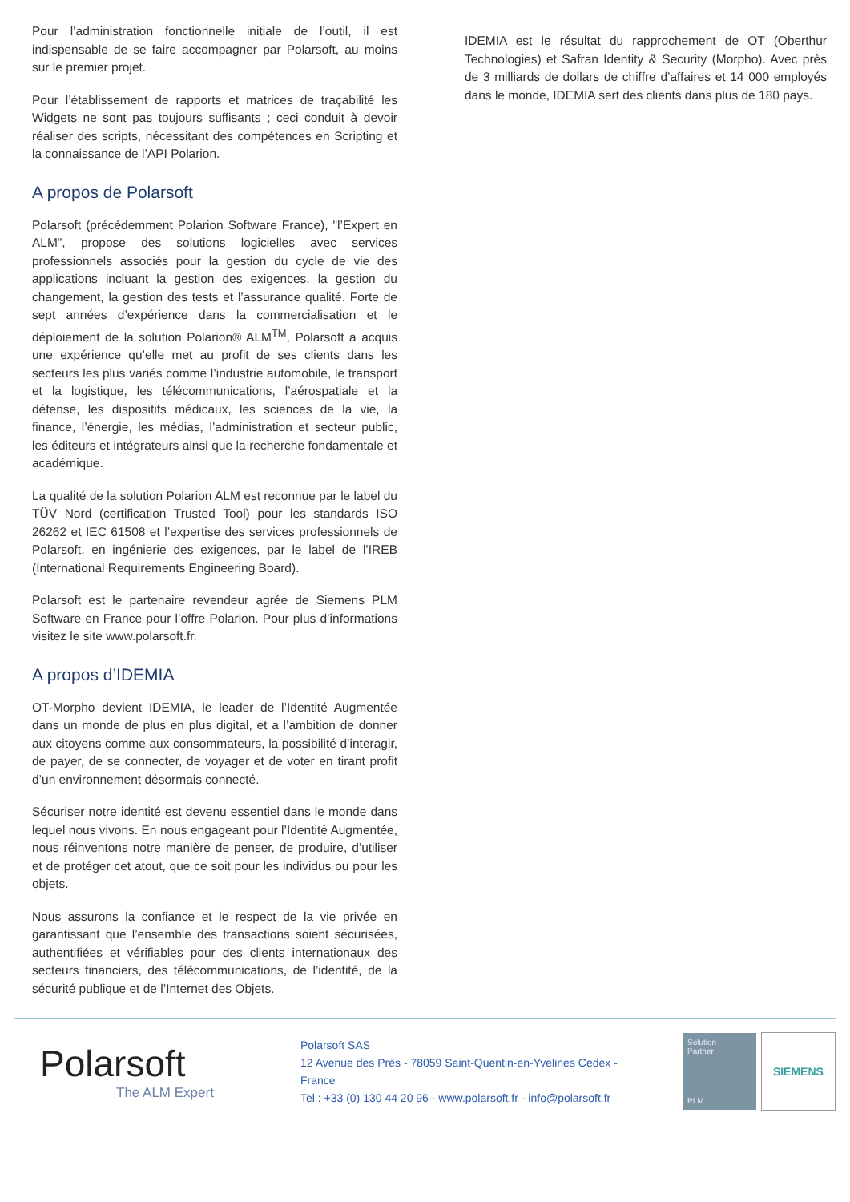Pour l’administration fonctionnelle initiale de l’outil, il est indispensable de se faire accompagner par Polarsoft, au moins sur le premier projet.
Pour l’établissement de rapports et matrices de traçabilité les Widgets ne sont pas toujours suffisants ; ceci conduit à devoir réaliser des scripts, nécessitant des compétences en Scripting et la connaissance de l’API Polarion.
A propos de Polarsoft
Polarsoft (précédemment Polarion Software France), "l’Expert en ALM", propose des solutions logicielles avec services professionnels associés pour la gestion du cycle de vie des applications incluant la gestion des exigences, la gestion du changement, la gestion des tests et l’assurance qualité. Forte de sept années d’expérience dans la commercialisation et le déploiement de la solution Polarion® ALM<sup>TM</sup>, Polarsoft a acquis une expérience qu’elle met au profit de ses clients dans les secteurs les plus variés comme l’industrie automobile, le transport et la logistique, les télécommunications, l’aérospatiale et la défense, les dispositifs médicaux, les sciences de la vie, la finance, l’énergie, les médias, l’administration et secteur public, les éditeurs et intégrateurs ainsi que la recherche fondamentale et académique.
La qualité de la solution Polarion ALM est reconnue par le label du TÜV Nord (certification Trusted Tool) pour les standards ISO 26262 et IEC 61508 et l’expertise des services professionnels de Polarsoft, en ingénierie des exigences, par le label de l’IREB (International Requirements Engineering Board).
Polarsoft est le partenaire revendeur agrée de Siemens PLM Software en France pour l’offre Polarion. Pour plus d’informations visitez le site www.polarsoft.fr.
A propos d’IDEMIA
OT-Morpho devient IDEMIA, le leader de l’Identité Augmentée dans un monde de plus en plus digital, et a l’ambition de donner aux citoyens comme aux consommateurs, la possibilité d’interagir, de payer, de se connecter, de voyager et de voter en tirant profit d’un environnement désormais connecté.
Sécuriser notre identité est devenu essentiel dans le monde dans lequel nous vivons. En nous engageant pour l’Identité Augmentée, nous réinventons notre manière de penser, de produire, d’utiliser et de protéger cet atout, que ce soit pour les individus ou pour les objets.
Nous assurons la confiance et le respect de la vie privée en garantissant que l’ensemble des transactions soient sécurisées, authentifiées et vérifiables pour des clients internationaux des secteurs financiers, des télécommunications, de l’identité, de la sécurité publique et de l’Internet des Objets.
IDEMIA est le résultat du rapprochement de OT (Oberthur Technologies) et Safran Identity & Security (Morpho). Avec près de 3 milliards de dollars de chiffre d’affaires et 14 000 employés dans le monde, IDEMIA sert des clients dans plus de 180 pays.
Polarsoft
The ALM Expert
Polarsoft SAS
12 Avenue des Prés - 78059 Saint-Quentin-en-Yvelines Cedex - France
Tel : +33 (0) 130 44 20 96 - www.polarsoft.fr - info@polarsoft.fr
Solution
Partner
PLM
SIEMENS